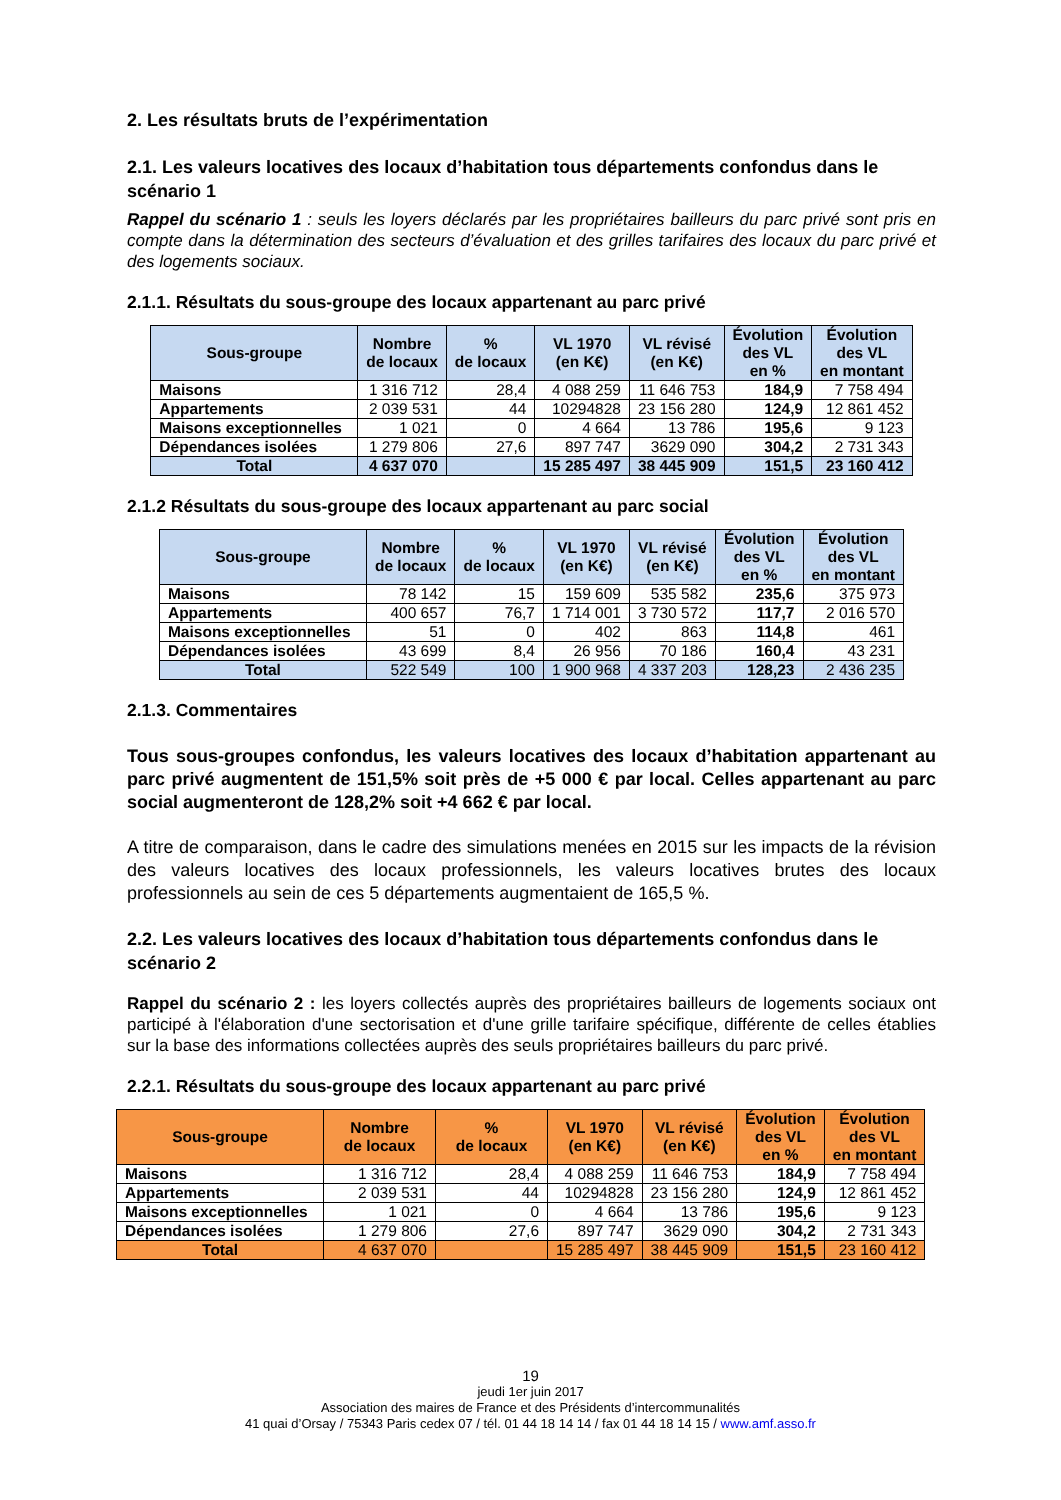2. Les résultats bruts de l’expérimentation
2.1. Les valeurs locatives des locaux d’habitation tous départements confondus dans le scénario 1
Rappel du scénario 1 : seuls les loyers déclarés par les propriétaires bailleurs du parc privé sont pris en compte dans la détermination des secteurs d’évaluation et des grilles tarifaires des locaux du parc privé et des logements sociaux.
2.1.1. Résultats du sous-groupe des locaux appartenant au parc privé
| Sous-groupe | Nombre de locaux | % de locaux | VL 1970 (en K€) | VL révisé (en K€) | Évolution des VL en % | Évolution des VL en montant |
| --- | --- | --- | --- | --- | --- | --- |
| Maisons | 1 316 712 | 28,4 | 4 088 259 | 11 646 753 | 184,9 | 7 758 494 |
| Appartements | 2 039 531 | 44 | 10294828 | 23 156 280 | 124,9 | 12 861 452 |
| Maisons exceptionnelles | 1 021 | 0 | 4 664 | 13 786 | 195,6 | 9 123 |
| Dépendances isolées | 1 279 806 | 27,6 | 897 747 | 3629 090 | 304,2 | 2 731 343 |
| Total | 4 637 070 | | 15 285 497 | 38 445 909 | 151,5 | 23 160 412 |
2.1.2 Résultats du sous-groupe des locaux appartenant au parc social
| Sous-groupe | Nombre de locaux | % de locaux | VL 1970 (en K€) | VL révisé (en K€) | Évolution des VL en % | Évolution des VL en montant |
| --- | --- | --- | --- | --- | --- | --- |
| Maisons | 78 142 | 15 | 159 609 | 535 582 | 235,6 | 375 973 |
| Appartements | 400 657 | 76,7 | 1 714 001 | 3 730 572 | 117,7 | 2 016 570 |
| Maisons exceptionnelles | 51 | 0 | 402 | 863 | 114,8 | 461 |
| Dépendances isolées | 43 699 | 8,4 | 26 956 | 70 186 | 160,4 | 43 231 |
| Total | 522 549 | 100 | 1 900 968 | 4 337 203 | 128,23 | 2 436 235 |
2.1.3. Commentaires
Tous sous-groupes confondus, les valeurs locatives des locaux d’habitation appartenant au parc privé augmentent de 151,5% soit près de +5 000 € par local. Celles appartenant au parc social augmenteront de 128,2% soit +4 662 € par local.
A titre de comparaison, dans le cadre des simulations menées en 2015 sur les impacts de la révision des valeurs locatives des locaux professionnels, les valeurs locatives brutes des locaux professionnels au sein de ces 5 départements augmentaient de 165,5 %.
2.2. Les valeurs locatives des locaux d’habitation tous départements confondus dans le scénario 2
Rappel du scénario 2 : les loyers collectés auprès des propriétaires bailleurs de logements sociaux ont participé à l'élaboration d'une sectorisation et d'une grille tarifaire spécifique, différente de celles établies sur la base des informations collectées auprès des seuls propriétaires bailleurs du parc privé.
2.2.1. Résultats du sous-groupe des locaux appartenant au parc privé
| Sous-groupe | Nombre de locaux | % de locaux | VL 1970 (en K€) | VL révisé (en K€) | Évolution des VL en % | Évolution des VL en montant |
| --- | --- | --- | --- | --- | --- | --- |
| Maisons | 1 316 712 | 28,4 | 4 088 259 | 11 646 753 | 184,9 | 7 758 494 |
| Appartements | 2 039 531 | 44 | 10294828 | 23 156 280 | 124,9 | 12 861 452 |
| Maisons exceptionnelles | 1 021 | 0 | 4 664 | 13 786 | 195,6 | 9 123 |
| Dépendances isolées | 1 279 806 | 27,6 | 897 747 | 3629 090 | 304,2 | 2 731 343 |
| Total | 4 637 070 | | 15 285 497 | 38 445 909 | 151,5 | 23 160 412 |
19
jeudi 1er juin 2017
Association des maires de France et des Présidents d’intercommunalités
41 quai d’Orsay / 75343 Paris cedex 07 / tél. 01 44 18 14 14 / fax 01 44 18 14 15 / www.amf.asso.fr